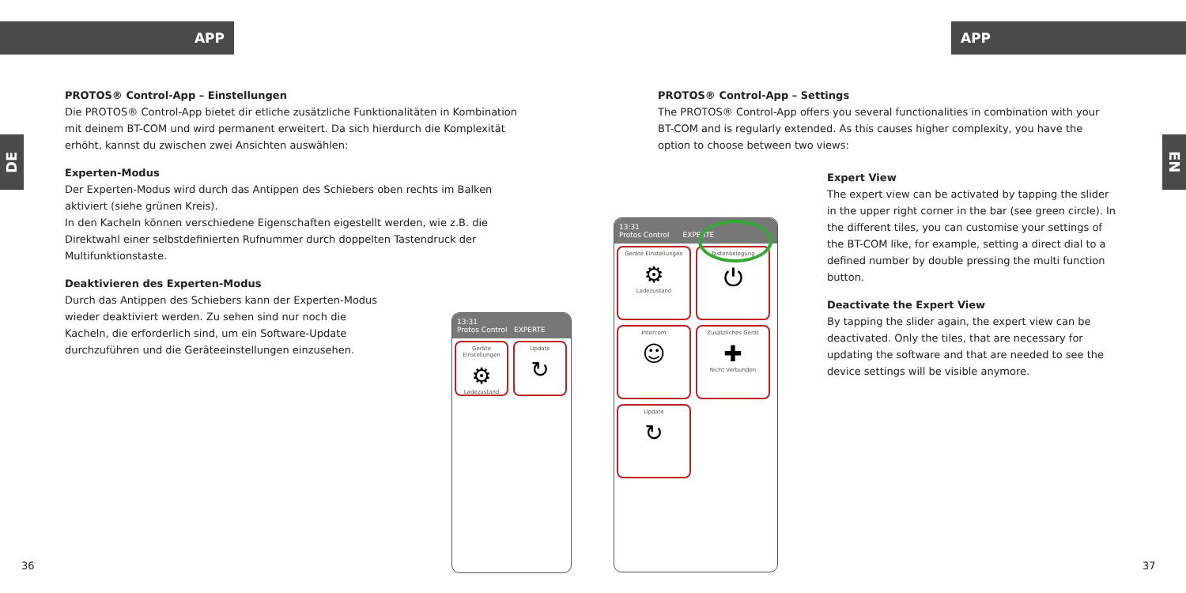APP APP
DE
EN
PROTOS® Control-App – Einstellungen
Die PROTOS® Control-App bietet dir etliche zusätzliche Funktionalitäten in Kombination mit deinem BT-COM und wird permanent erweitert. Da sich hierdurch die Komplexität erhöht, kannst du zwischen zwei Ansichten auswählen:
Experten-Modus
Der Experten-Modus wird durch das Antippen des Schiebers oben rechts im Balken aktiviert (siehe grünen Kreis).
In den Kacheln können verschiedene Eigenschaften eigestellt werden, wie z.B. die Direktwahl einer selbstdefinierten Rufnummer durch doppelten Tastendruck der Multifunktionstaste.
Deaktivieren des Experten-Modus
Durch das Antippen des Schiebers kann der Experten-Modus wieder deaktiviert werden. Zu sehen sind nur noch die Kacheln, die erforderlich sind, um ein Software-Update durchzuführen und die Geräteeinstellungen einzusehen.
PROTOS® Control-App – Settings
The PROTOS® Control-App offers you several functionalities in combination with your BT-COM and is regularly extended. As this causes higher complexity, you have the option to choose between two views:
Expert View
The expert view can be activated by tapping the slider in the upper right corner in the bar (see green circle). In the different tiles, you can customise your settings of the BT-COM like, for example, setting a direct dial to a defined number by double pressing the multi function button.
Deactivate the Expert View
By tapping the slider again, the expert view can be deactivated. Only the tiles, that are necessary for updating the software and that are needed to see the device settings will be visible anymore.
13:31
Protos Control EXPERTE
Geräte Einstellungen ⚙ Ladezustand
Update ↻
13:31
Protos Control EXPERTE
Geräte Einstellungen ⚙ Ladezustand
Tastenbelegung ⏻
Intercom ☺
Zusätzliches Gerät ✚ Nicht Verbunden
Update ↻
36 37